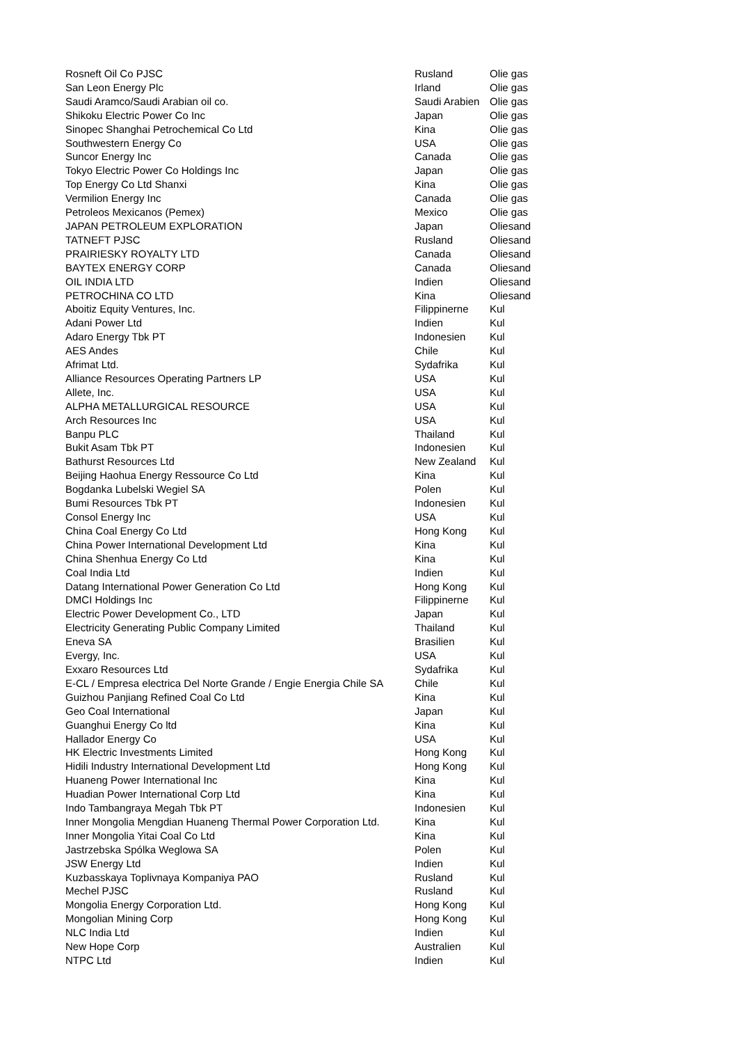| Rosneft Oil Co PJSC | Rusland | Olie gas |
| San Leon Energy Plc | Irland | Olie gas |
| Saudi Aramco/Saudi Arabian oil co. | Saudi Arabien | Olie gas |
| Shikoku Electric Power Co Inc | Japan | Olie gas |
| Sinopec Shanghai Petrochemical Co Ltd | Kina | Olie gas |
| Southwestern Energy Co | USA | Olie gas |
| Suncor Energy Inc | Canada | Olie gas |
| Tokyo Electric Power Co Holdings Inc | Japan | Olie gas |
| Top Energy Co Ltd Shanxi | Kina | Olie gas |
| Vermilion Energy Inc | Canada | Olie gas |
| Petroleos Mexicanos (Pemex) | Mexico | Olie gas |
| JAPAN PETROLEUM EXPLORATION | Japan | Oliesand |
| TATNEFT PJSC | Rusland | Oliesand |
| PRAIRIESKY ROYALTY LTD | Canada | Oliesand |
| BAYTEX ENERGY CORP | Canada | Oliesand |
| OIL INDIA LTD | Indien | Oliesand |
| PETROCHINA CO LTD | Kina | Oliesand |
| Aboitiz Equity Ventures, Inc. | Filippinerne | Kul |
| Adani Power Ltd | Indien | Kul |
| Adaro Energy Tbk PT | Indonesien | Kul |
| AES Andes | Chile | Kul |
| Afrimat Ltd. | Sydafrika | Kul |
| Alliance Resources Operating Partners LP | USA | Kul |
| Allete, Inc. | USA | Kul |
| ALPHA METALLURGICAL RESOURCE | USA | Kul |
| Arch Resources Inc | USA | Kul |
| Banpu PLC | Thailand | Kul |
| Bukit Asam Tbk PT | Indonesien | Kul |
| Bathurst Resources Ltd | New Zealand | Kul |
| Beijing Haohua Energy Ressource Co Ltd | Kina | Kul |
| Bogdanka Lubelski Wegiel SA | Polen | Kul |
| Bumi Resources Tbk PT | Indonesien | Kul |
| Consol Energy Inc | USA | Kul |
| China Coal Energy Co Ltd | Hong Kong | Kul |
| China Power International Development Ltd | Kina | Kul |
| China Shenhua Energy Co Ltd | Kina | Kul |
| Coal India Ltd | Indien | Kul |
| Datang International Power Generation Co Ltd | Hong Kong | Kul |
| DMCI Holdings Inc | Filippinerne | Kul |
| Electric Power Development Co., LTD | Japan | Kul |
| Electricity Generating Public Company Limited | Thailand | Kul |
| Eneva SA | Brasilien | Kul |
| Evergy, Inc. | USA | Kul |
| Exxaro Resources Ltd | Sydafrika | Kul |
| E-CL / Empresa electrica Del Norte Grande / Engie Energia Chile SA | Chile | Kul |
| Guizhou Panjiang Refined Coal Co Ltd | Kina | Kul |
| Geo Coal International | Japan | Kul |
| Guanghui Energy Co ltd | Kina | Kul |
| Hallador Energy Co | USA | Kul |
| HK Electric Investments Limited | Hong Kong | Kul |
| Hidili Industry International Development Ltd | Hong Kong | Kul |
| Huaneng Power International Inc | Kina | Kul |
| Huadian Power International Corp Ltd | Kina | Kul |
| Indo Tambangraya Megah Tbk PT | Indonesien | Kul |
| Inner Mongolia Mengdian Huaneng Thermal Power Corporation Ltd. | Kina | Kul |
| Inner Mongolia Yitai Coal Co Ltd | Kina | Kul |
| Jastrzebska Spólka Weglowa SA | Polen | Kul |
| JSW Energy Ltd | Indien | Kul |
| Kuzbasskaya Toplivnaya Kompaniya PAO | Rusland | Kul |
| Mechel PJSC | Rusland | Kul |
| Mongolia Energy Corporation Ltd. | Hong Kong | Kul |
| Mongolian Mining Corp | Hong Kong | Kul |
| NLC India Ltd | Indien | Kul |
| New Hope Corp | Australien | Kul |
| NTPC Ltd | Indien | Kul |